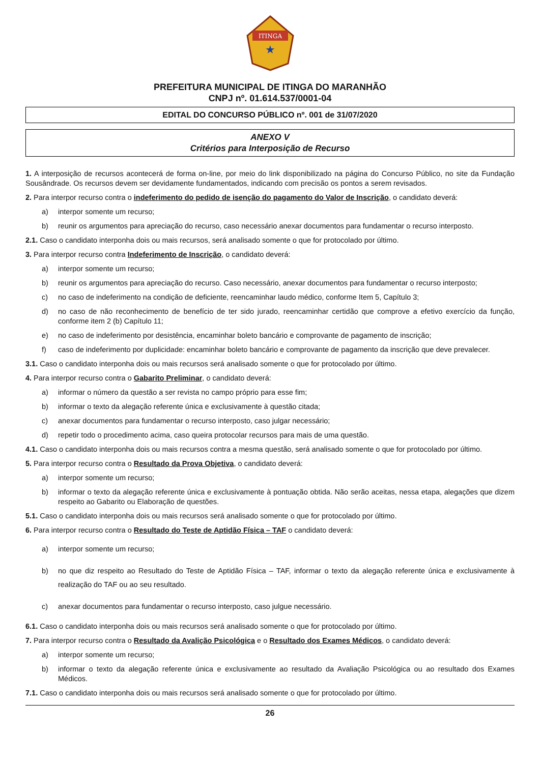ITINGA
★
PREFEITURA MUNICIPAL DE ITINGA DO MARANHÃO
CNPJ nº. 01.614.537/0001-04
EDITAL DO CONCURSO PÚBLICO nº. 001 de 31/07/2020
ANEXO V
Critérios para Interposição de Recurso
1. A interposição de recursos acontecerá de forma on-line, por meio do link disponibilizado na página do Concurso Público, no site da Fundação Sousândrade. Os recursos devem ser devidamente fundamentados, indicando com precisão os pontos a serem revisados.
2. Para interpor recurso contra o indeferimento do pedido de isenção do pagamento do Valor de Inscrição, o candidato deverá:
a) interpor somente um recurso;
b) reunir os argumentos para apreciação do recurso, caso necessário anexar documentos para fundamentar o recurso interposto.
2.1. Caso o candidato interponha dois ou mais recursos, será analisado somente o que for protocolado por último.
3. Para interpor recurso contra Indeferimento de Inscrição, o candidato deverá:
a) interpor somente um recurso;
b) reunir os argumentos para apreciação do recurso. Caso necessário, anexar documentos para fundamentar o recurso interposto;
c) no caso de indeferimento na condição de deficiente, reencaminhar laudo médico, conforme Item 5, Capítulo 3;
d) no caso de não reconhecimento de benefício de ter sido jurado, reencaminhar certidão que comprove a efetivo exercício da função, conforme item 2 (b) Capítulo 11;
e) no caso de indeferimento por desistência, encaminhar boleto bancário e comprovante de pagamento de inscrição;
f) caso de indeferimento por duplicidade: encaminhar boleto bancário e comprovante de pagamento da inscrição que deve prevalecer.
3.1. Caso o candidato interponha dois ou mais recursos será analisado somente o que for protocolado por último.
4. Para interpor recurso contra o Gabarito Preliminar, o candidato deverá:
a) informar o número da questão a ser revista no campo próprio para esse fim;
b) informar o texto da alegação referente única e exclusivamente à questão citada;
c) anexar documentos para fundamentar o recurso interposto, caso julgar necessário;
d) repetir todo o procedimento acima, caso queira protocolar recursos para mais de uma questão.
4.1. Caso o candidato interponha dois ou mais recursos contra a mesma questão, será analisado somente o que for protocolado por último.
5. Para interpor recurso contra o Resultado da Prova Objetiva, o candidato deverá:
a) interpor somente um recurso;
b) informar o texto da alegação referente única e exclusivamente à pontuação obtida. Não serão aceitas, nessa etapa, alegações que dizem respeito ao Gabarito ou Elaboração de questões.
5.1. Caso o candidato interponha dois ou mais recursos será analisado somente o que for protocolado por último.
6. Para interpor recurso contra o Resultado do Teste de Aptidão Física – TAF o candidato deverá:
a) interpor somente um recurso;
b) no que diz respeito ao Resultado do Teste de Aptidão Física – TAF, informar o texto da alegação referente única e exclusivamente à realização do TAF ou ao seu resultado.
c) anexar documentos para fundamentar o recurso interposto, caso julgue necessário.
6.1. Caso o candidato interponha dois ou mais recursos será analisado somente o que for protocolado por último.
7. Para interpor recurso contra o Resultado da Avalição Psicológica e o Resultado dos Exames Médicos, o candidato deverá:
a) interpor somente um recurso;
b) informar o texto da alegação referente única e exclusivamente ao resultado da Avaliação Psicológica ou ao resultado dos Exames Médicos.
7.1. Caso o candidato interponha dois ou mais recursos será analisado somente o que for protocolado por último.
26